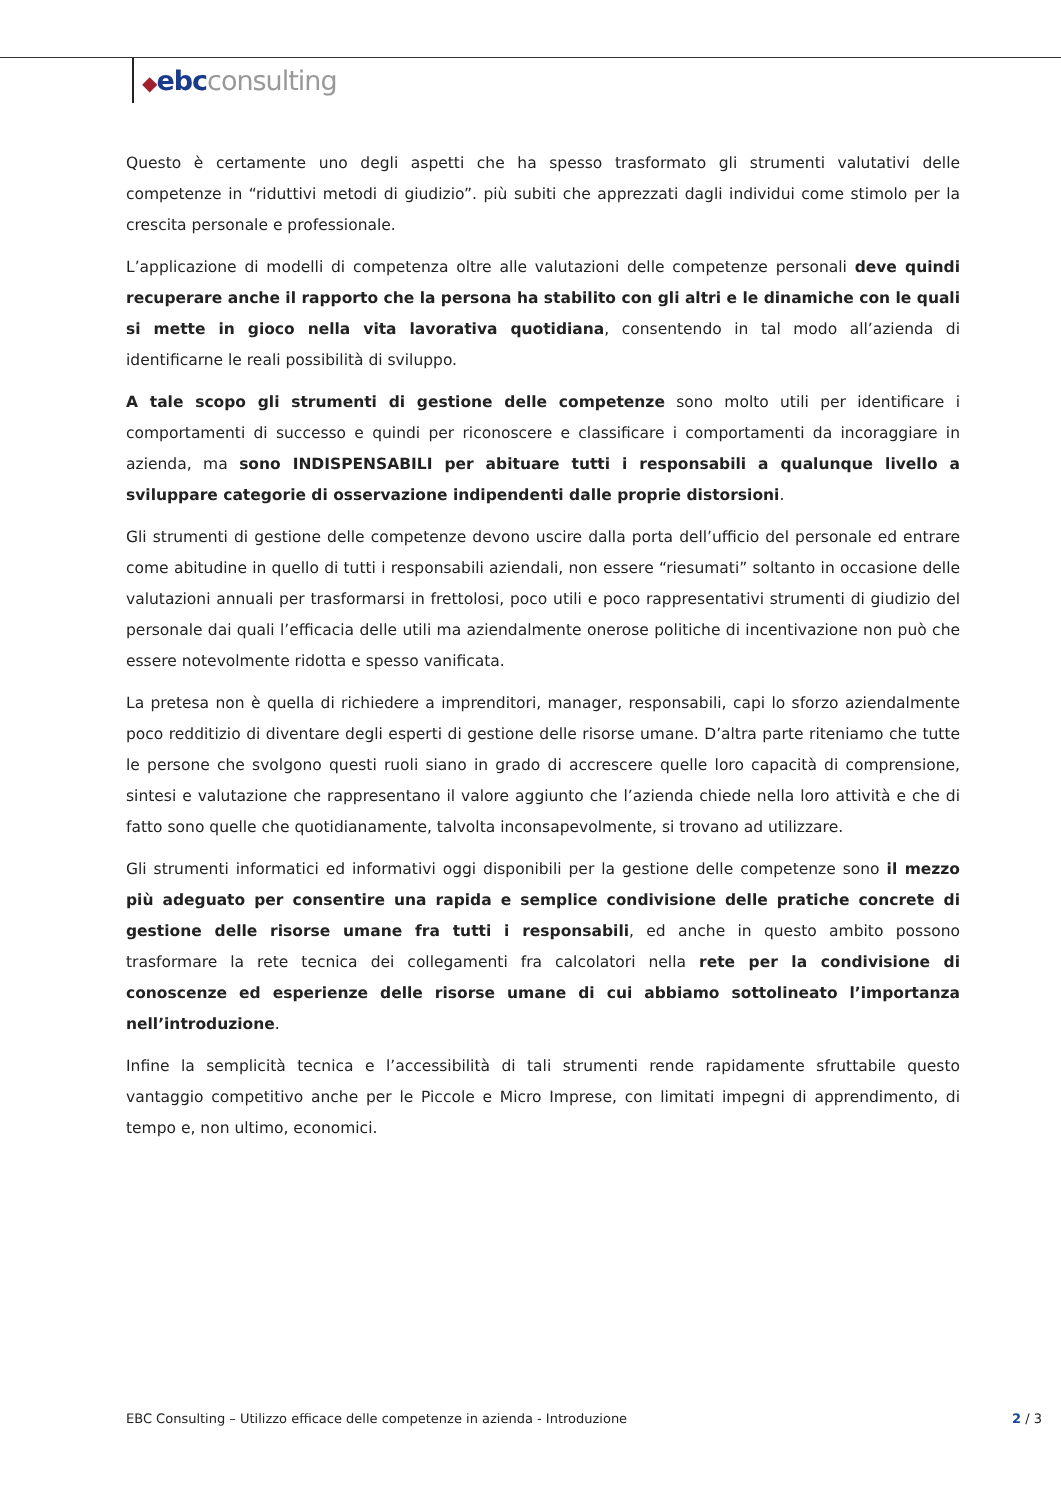◆ebcconsulting
Questo è certamente uno degli aspetti che ha spesso trasformato gli strumenti valutativi delle competenze in “riduttivi metodi di giudizio”. più subiti che apprezzati dagli individui come stimolo per la crescita personale e professionale.
L’applicazione di modelli di competenza oltre alle valutazioni delle competenze personali deve quindi recuperare anche il rapporto che la persona ha stabilito con gli altri e le dinamiche con le quali si mette in gioco nella vita lavorativa quotidiana, consentendo in tal modo all’azienda di identificarne le reali possibilità di sviluppo.
A tale scopo gli strumenti di gestione delle competenze sono molto utili per identificare i comportamenti di successo e quindi per riconoscere e classificare i comportamenti da incoraggiare in azienda, ma sono INDISPENSABILI per abituare tutti i responsabili a qualunque livello a sviluppare categorie di osservazione indipendenti dalle proprie distorsioni.
Gli strumenti di gestione delle competenze devono uscire dalla porta dell’ufficio del personale ed entrare come abitudine in quello di tutti i responsabili aziendali, non essere “riesumati” soltanto in occasione delle valutazioni annuali per trasformarsi in frettolosi, poco utili e poco rappresentativi strumenti di giudizio del personale dai quali l’efficacia delle utili ma aziendalmente onerose politiche di incentivazione non può che essere notevolmente ridotta e spesso vanificata.
La pretesa non è quella di richiedere a imprenditori, manager, responsabili, capi lo sforzo aziendalmente poco redditizio di diventare degli esperti di gestione delle risorse umane. D’altra parte riteniamo che tutte le persone che svolgono questi ruoli siano in grado di accrescere quelle loro capacità di comprensione, sintesi e valutazione che rappresentano il valore aggiunto che l’azienda chiede nella loro attività e che di fatto sono quelle che quotidianamente, talvolta inconsapevolmente, si trovano ad utilizzare.
Gli strumenti informatici ed informativi oggi disponibili per la gestione delle competenze sono il mezzo più adeguato per consentire una rapida e semplice condivisione delle pratiche concrete di gestione delle risorse umane fra tutti i responsabili, ed anche in questo ambito possono trasformare la rete tecnica dei collegamenti fra calcolatori nella rete per la condivisione di conoscenze ed esperienze delle risorse umane di cui abbiamo sottolineato l’importanza nell’introduzione.
Infine la semplicità tecnica e l’accessibilità di tali strumenti rende rapidamente sfruttabile questo vantaggio competitivo anche per le Piccole e Micro Imprese, con limitati impegni di apprendimento, di tempo e, non ultimo, economici.
EBC Consulting – Utilizzo efficace delle competenze in azienda - Introduzione 2 / 3